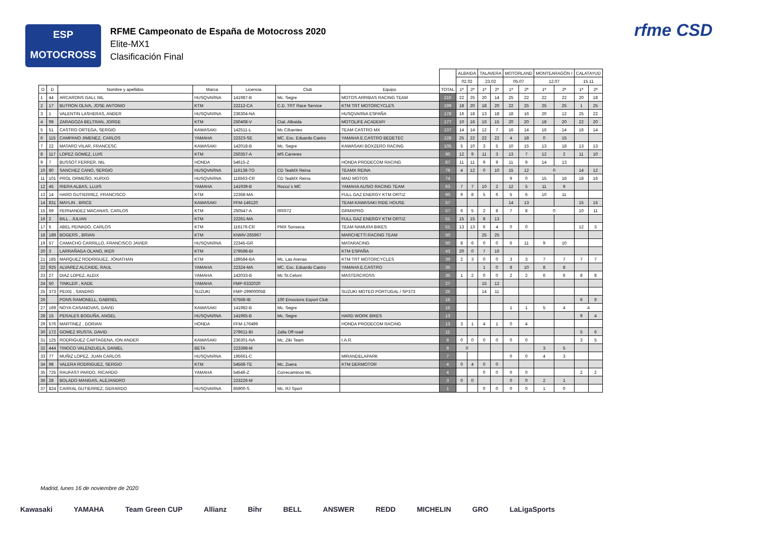ESP
MOTOCROSS
RFME Campeonato de España de Motocross 2020
Elite-MX1
Clasificación Final
rfme CSD
| | | | | | | | | ALBAIDA | | TALAVERA | | MOTORLAND | | MONTEARAGÓN I | | CALATAYUD | |
| --- | --- | --- | --- | --- | --- | --- | --- | --- | --- | --- | --- | --- | --- | --- | --- | --- | --- |
| | | | | | | | | 02.02 | | 23.02 | | 05.07 | | 12.07 | | 15.11 | |
| O | D | Nombre y apellidos | Marca | Licencia | Club | Equipo | TOTAL | 1ª | 2ª | 1ª | 2ª | 1ª | 2ª | 1ª | 2ª | 1ª | 2ª |
| 1 | 44 | ARCARONS GALI, NIL | HUSQVARNA | 141987-B | Mc. Segre | MOTOS ARRIBAS RACING TEAM | 210 | 22 | 25 | 20 | 14 | 25 | 22 | 22 | 22 | 20 | 18 |
| 2 | 17 | BUTRON OLIVA, JOSE ANTONIO | KTM | 22212-CA | C.D. TRT Race Service | KTM TRT MOTORCYCLES | 199 | 18 | 20 | 18 | 20 | 22 | 25 | 25 | 25 | 1 | 25 |
| 3 | 1 | VALENTIN LASHERAS, ANDER | HUSQVARNA | 236304-NA | | HUSQVARNA ESPAÑA | 178 | 16 | 18 | 13 | 18 | 18 | 16 | 20 | 12 | 25 | 22 |
| 4 | 99 | ZARAGOZA BELTRAN, JORGE | KTM | 250408-V | Ctat. Albaida | MOTOLIFE ACADEMY | 177 | 10 | 16 | 16 | 15 | 20 | 20 | 18 | 20 | 22 | 20 |
| 5 | 51 | CASTRO ORTEGA, SERGIO | KAWASAKI | 142511-L | Mc Cifuentes | TEAM CASTRO MX | 137 | 14 | 14 | 12 | 7 | 16 | 14 | 16 | 14 | 16 | 14 |
| 6 | 115 | CAMPANO JIMENEZ, CARLOS | YAMAHA | 22323-SE | MC. Esc. Eduardo Castro | YAMAHA E.CASTRO BEDETEC | 128 | 25 | 22 | 22 | 22 | 4 | 18 | 0 | 15 | | |
| 7 | 22 | MATARO VILAR, FRANCESC | KAWASAKI | 142018-B | Mc. Segre | KAWASAKI BOXZERO RACING | 105 | 5 | 10 | 3 | 5 | 10 | 15 | 13 | 18 | 13 | 13 |
| 8 | 117 | LOPEZ GOMEZ, LUIS | KTM | 250357-A | MS Carreres | | 90 | 12 | 9 | 11 | 3 | 13 | 7 | 12 | 2 | 11 | 10 |
| 9 | 7 | BUSSOT FERRER, NIL | HONDA | 54615-Z | | HONDA PRODECOM RACING | 87 | 11 | 11 | 9 | 9 | 11 | 9 | 14 | 13 | | |
| 10 | 80 | SANCHEZ CANO, SERGIO | HUSQVARNA | 116138-TO | CD TeaMX Reina | TEAMX REINA | 79 | 4 | 12 | 0 | 10 | 15 | 12 | 0 | | 14 | 12 |
| 11 | 101 | PROL ORMEÑO, XURXO | HUSQVARNA | 116563-CR | CD TeaMX Reina | MAD MOTOS | 74 | | | | | 9 | 0 | 15 | 16 | 18 | 16 |
| 12 | 45 | RIERA ALBAS, LLUIS | YAMAHA | 141939-B | Rocco´s MC | YAMAHA AUSIO RACING TEAM | 63 | 7 | 7 | 10 | 2 | 12 | 5 | 11 | 9 | | |
| 13 | 14 | HARO GUTIERREZ, FRANCISCO | KTM | 22368-MA | | FULL GAZ ENERGY KTM ORTIZ | 60 | 9 | 8 | 5 | 6 | 5 | 6 | 10 | 11 | | |
| 14 | 831 | MAYLIN , BRICE | KAWASAKI | FFM-146120 | | TEAM KAWASAKI RIDE HOUSE | 57 | | | | | 14 | 13 | | | 15 | 15 |
| 15 | 69 | FERNANDEZ MACANAS, CARLOS | KTM | 250547-A | RRR72 | GRMXPRO | 57 | 6 | 5 | 2 | 8 | 7 | 8 | 0 | | 10 | 11 |
| 16 | 2 | BILL , JULIAN | KTM | 22261-MA | | FULL GAZ ENERGY KTM ORTIZ | 51 | 15 | 15 | 8 | 13 | | | | | | |
| 17 | 5 | ABEL PEINADO, CARLOS | KTM | 116176-CR | PMX Sonseca | TEAM NAMURA BIKES | 51 | 13 | 13 | 6 | 4 | 0 | 0 | | | 12 | 3 |
| 18 | 189 | BOGERS , BRIAN | KTM | KNMV-265967 | | MARCHETTI RACING TEAM | 50 | | | 25 | 25 | | | | | | |
| 19 | 57 | CAMACHO CARRILLO, FRANCISCO JAVIER | HUSQVARNA | 22345-GR | | MATARACING | 50 | 8 | 6 | 0 | 0 | 6 | 11 | 9 | 10 | | |
| 20 | 3 | LARRAÑAGA OLANO, IKER | KTM | 279598-BI | | KTM ESPAÑA | 43 | 20 | 0 | 7 | 16 | | | | | | |
| 21 | 185 | MARQUEZ RODRIGUEZ, JONATHAN | KTM | 189584-BA | Mc. Las Arenas | KTM TRT MOTORCYCLES | 39 | 2 | 3 | 0 | 0 | 3 | 3 | 7 | 7 | 7 | 7 |
| 22 | 925 | ALVAREZ ALCAIDE, RAUL | YAMAHA | 22324-MA | MC. Esc. Eduardo Castro | YAMAHA E.CASTRO | 35 | | | 1 | 0 | 8 | 10 | 8 | 8 | | |
| 23 | 27 | DIAZ LOPEZ, ALEIX | YAMAHA | 142033-B | Mc St.Celoni | MASTERCROSS | 35 | 1 | 2 | 0 | 0 | 2 | 2 | 6 | 6 | 8 | 8 |
| 24 | 50 | TINKLER , KADE | YAMAHA | FMP-6332020 | | | 27 | | | 15 | 12 | | | | | | |
| 25 | 373 | PEIXE , SANDRO | SUZUKI | FMP-299000058 | | SUZUKI MOTEO PORTUGAL / SP373 | 25 | | | 14 | 11 | | | | | | |
| 26 | | PONS RAMONELL, GABRIEL | | 67568-IB | 100 Emocions Esport Club | | 15 | | | | | | | | | 6 | 9 |
| 27 | 169 | NOYA CASANOVAS, DAVID | KAWASAKI | 141982-B | Mc. Segre | | 15 | | | | | 1 | 1 | 5 | 4 | 4 | |
| 28 | 15 | PERALES BOGUÑA, ANGEL | HUSQVARNA | 141965-B | Mc. Segre | HARD WORK BIKES | 13 | | | | | | | | | 9 | 4 |
| 29 | 576 | MARTINEZ , DORIAN | HONDA | FFM-176499 | | HONDA PRODECOM RACING | 13 | 3 | 1 | 4 | 1 | 0 | 4 | | | | |
| 30 | 172 | GOMEZ IRUSTA, DAVID | | 279611-BI | Zalla Off road | | 11 | | | | | | | | | 5 | 6 |
| 31 | 125 | RODRIGUEZ CARTAGENA, ION ANDER | KAWASAKI | 236301-NA | Mc. Ziki Team | I.A.R. | 8 | 0 | 0 | 0 | 0 | 0 | 0 | | | 3 | 5 |
| 32 | 444 | TINOCO VALENZUELA, DANIEL | BETA | 223398-M | | | 8 | 0 | | | | | | 3 | 5 | | |
| 33 | 77 | MUÑIZ LOPEZ, JUAN CARLOS | HUSQVARNA | 195661-C | | MIRANDELAPARK | 7 | | | | | 0 | 0 | 4 | 3 | | |
| 34 | 98 | VALERA RODRIGUEZ, SERGIO | KTM | 54568-TE | Mc. Zuera | KTM DERMOTOR | 4 | 0 | 4 | 0 | 0 | | | | | | |
| 35 | 725 | RAUFAST PARDO, RICARDO | YAMAHA | 54546-Z | Correcaminos Mc. | | 4 | | | 0 | 0 | 0 | 0 | | | 2 | 2 |
| 36 | 28 | BOLADO MANGAS, ALEJANDRO | | 223226-M | | | 3 | 0 | 0 | | | 0 | 0 | 2 | 1 | | |
| 37 | 824 | CARRAL GUTIERREZ, GERARDO | HUSQVARNA | 85900-S | Mc. RJ Sport | | 1 | | | 0 | 0 | 0 | 0 | 1 | 0 | | |
Madrid, lunes 16 de noviembre de 2020
Kawasaki YAMAHA Team Green CUP Allianz Bihr BELL ANSWER REDD MICHELIN GRO LaLigaSports